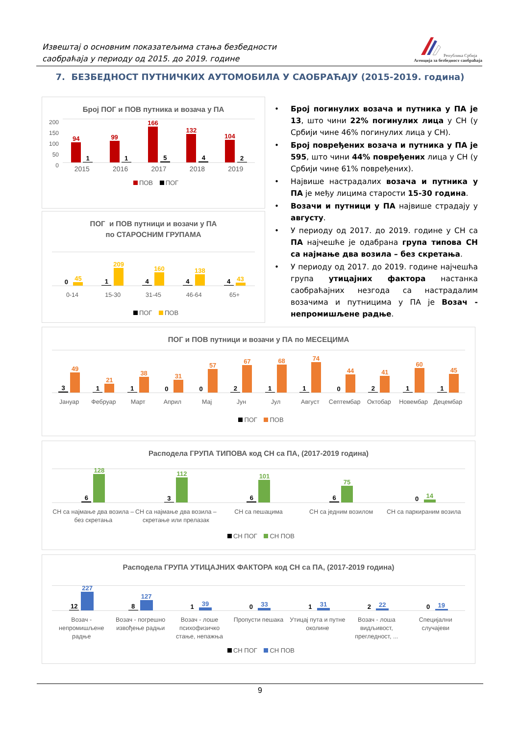Извештај о основним показатељима стања безбедности
саобраћаја у периоду од 2015. до 2019. године
Република Србија
Агенција за безбедност саобраћаја
7. БЕЗБЕДНОСТ ПУТНИЧКИХ АУТОМОБИЛА У САОБРАЋАЈУ (2015-2019. година)
Број ПОГ и ПОВ путника и возача у ПА
200
150
100
50
0
94
1
99
1
166
5
132
4
104
2
2015 2016 2017 2018 2019
ПОВ ПОГ
ПОГ и ПОВ путници и возачи у ПА
по СТАРОСНИМ ГРУПАМА
0
45
1
209
4
160
4
138
4
43
0-14 15-30 31-45 46-64 65+
ПОГ ПОВ
• Број погинулих возача и путника у ПА је 13, што чини 22% погинулих лица у СН (у Србији чине 46% погинулих лица у СН).
• Број повређених возача и путника у ПА је 595, што чини 44% повређених лица у СН (у Србији чине 61% повређених).
• Највише настрадалих возача и путника у ПА је међу лицима старости 15-30 година.
• Возачи и путници у ПА највише страдају у августу.
• У периоду од 2017. до 2019. године у СН са ПА најчешће је одабрана група типова СН са најмање два возила – без скретања.
• У периоду од 2017. до 2019. године најчешћа група утицајних фактора настанка саобраћајних незгода са настрадалим возачима и путницима у ПА је Возач - непромишљене радње.
ПОГ и ПОВ путници и возачи у ПА по МЕСЕЦИМА
3
49
1
21
1
38
0
31
0
57
2
67
1
68
1
74
0
44
2
41
1
60
1
45
Јануар Фебруар Март Април Мај Јун Јул Август Септембар Октобар Новембар Децембар
ПОГ ПОВ
Расподела ГРУПА ТИПОВА код СН са ПА, (2017-2019 година)
6
128
3
112
6
101
6
75
0
14
СН са најмање два возила – без скретања СН са најмање два возила – скретање или прелазак СН са пешацима СН са једним возилом СН са паркираним возила
СН ПОГ СН ПОВ
Расподела ГРУПА УТИЦАЈНИХ ФАКТОРА код СН са ПА, (2017-2019 година)
12
227
8
127
1
39
0
33
1
31
2
22
0
19
Возач - непромишљене радње Возач - погрешно извођење радњи Возач - лоше психофизичко стање, непажња Пропусти пешака Утицај пута и путне околине Возач - лоша видљивост, прегледност, ... Специјални случајеви
СН ПОГ СН ПОВ
9